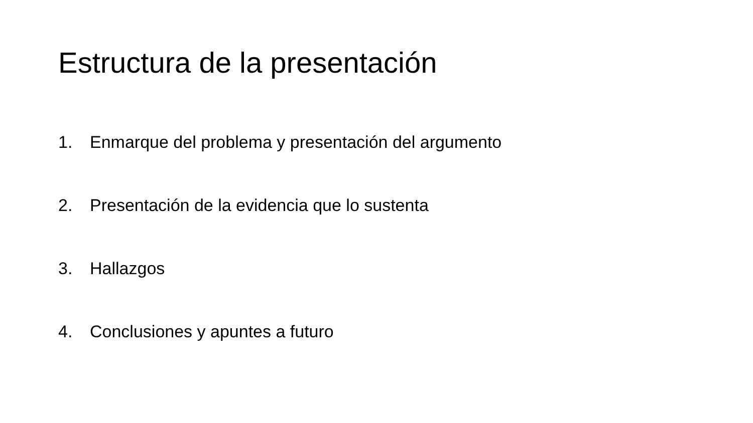Estructura de la presentación
1. Enmarque del problema y presentación del argumento
2. Presentación de la evidencia que lo sustenta
3. Hallazgos
4. Conclusiones y apuntes a futuro